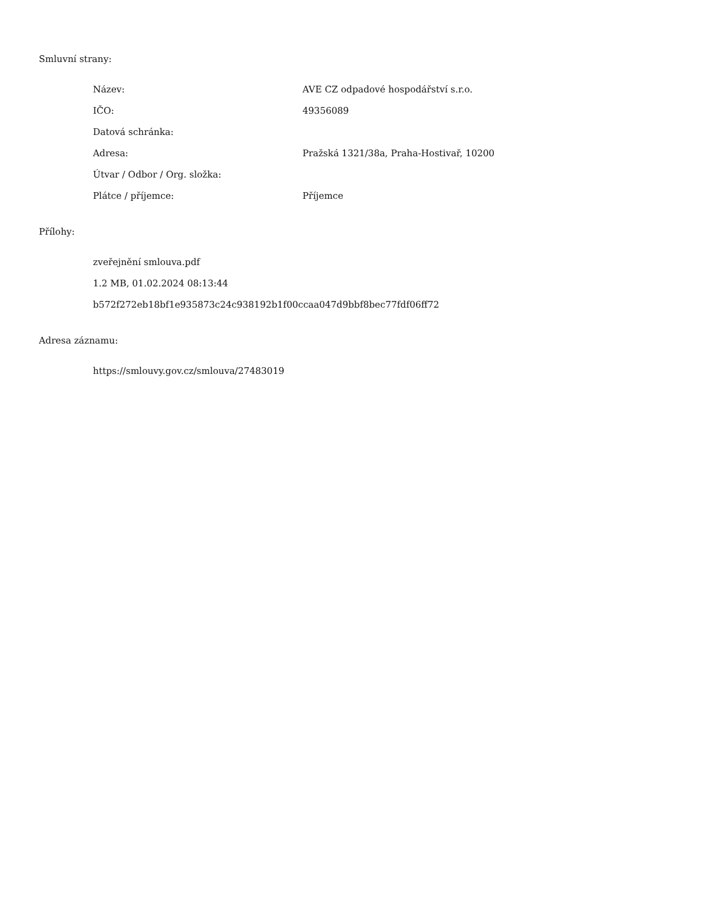Smluvní strany:
Název: AVE CZ odpadové hospodářství s.r.o.
IČO: 49356089
Datová schránka:
Adresa: Pražská 1321/38a, Praha-Hostivař, 10200
Útvar / Odbor / Org. složka:
Plátce / příjemce: Příjemce
Přílohy:
zveřejnění smlouva.pdf
1.2 MB, 01.02.2024 08:13:44
b572f272eb18bf1e935873c24c938192b1f00ccaa047d9bbf8bec77fdf06ff72
Adresa záznamu:
https://smlouvy.gov.cz/smlouva/27483019